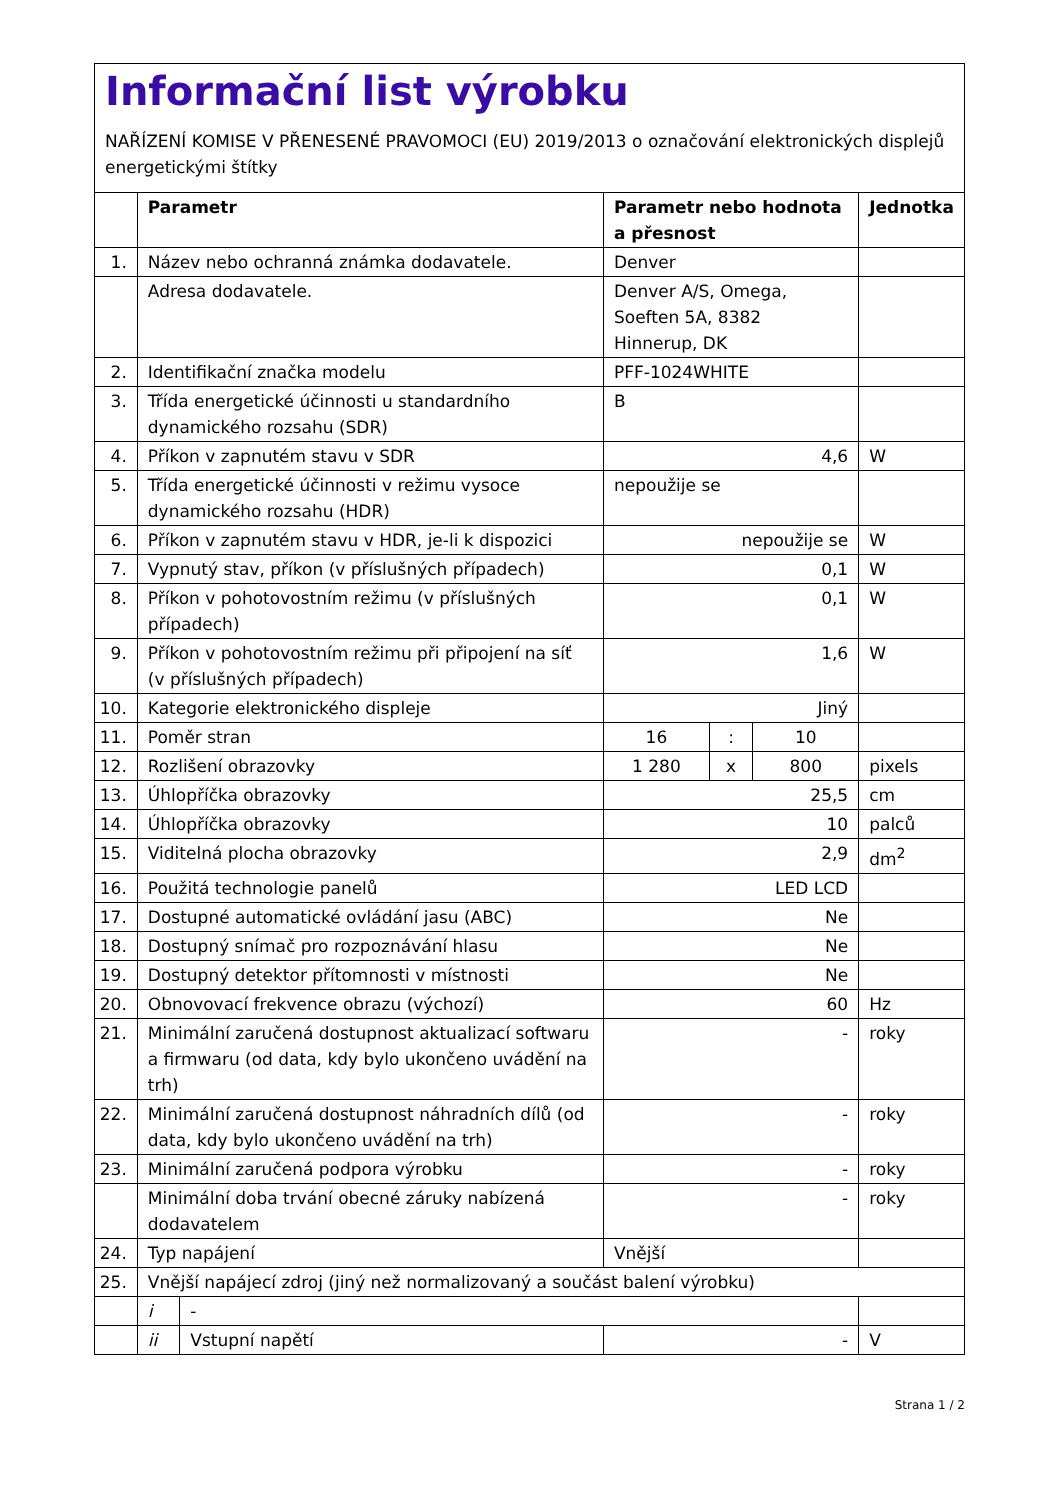Informační list výrobku
NAŘÍZENÍ KOMISE V PŘENESENÉ PRAVOMOCI (EU) 2019/2013 o označování elektronických displejů energetickými štítky
| | Parametr | | Parametr nebo hodnota a přesnost | | | Jednotka |
| --- | --- | --- | --- | --- | --- | --- |
| 1. | Název nebo ochranná známka dodavatele. | | Denver | | | |
| | Adresa dodavatele. | | Denver A/S, Omega, Soeften 5A, 8382 Hinnerup, DK | | | |
| 2. | Identifikační značka modelu | | PFF-1024WHITE | | | |
| 3. | Třída energetické účinnosti u standardního dynamického rozsahu (SDR) | | B | | | |
| 4. | Příkon v zapnutém stavu v SDR | | 4,6 | | | W |
| 5. | Třída energetické účinnosti v režimu vysoce dynamického rozsahu (HDR) | | nepoužije se | | | |
| 6. | Příkon v zapnutém stavu v HDR, je-li k dispozici | | nepoužije se | | | W |
| 7. | Vypnutý stav, příkon (v příslušných případech) | | 0,1 | | | W |
| 8. | Příkon v pohotovostním režimu (v příslušných případech) | | 0,1 | | | W |
| 9. | Příkon v pohotovostním režimu při připojení na síť (v příslušných případech) | | 1,6 | | | W |
| 10. | Kategorie elektronického displeje | | Jiný | | | |
| 11. | Poměr stran | | 16 | : | 10 | |
| 12. | Rozlišení obrazovky | | 1 280 | x | 800 | pixels |
| 13. | Úhlopříčka obrazovky | | 25,5 | | | cm |
| 14. | Úhlopříčka obrazovky | | 10 | | | palců |
| 15. | Viditelná plocha obrazovky | | 2,9 | | | dm<sup>2</sup> |
| 16. | Použitá technologie panelů | | LED LCD | | | |
| 17. | Dostupné automatické ovládání jasu (ABC) | | Ne | | | |
| 18. | Dostupný snímač pro rozpoznávání hlasu | | Ne | | | |
| 19. | Dostupný detektor přítomnosti v místnosti | | Ne | | | |
| 20. | Obnovovací frekvence obrazu (výchozí) | | 60 | | | Hz |
| 21. | Minimální zaručená dostupnost aktualizací softwaru a firmwaru (od data, kdy bylo ukončeno uvádění na trh) | | - | | | roky |
| 22. | Minimální zaručená dostupnost náhradních dílů (od data, kdy bylo ukončeno uvádění na trh) | | - | | | roky |
| 23. | Minimální zaručená podpora výrobku | | - | | | roky |
| | Minimální doba trvání obecné záruky nabízená dodavatelem | | - | | | roky |
| 24. | Typ napájení | | Vnější | | | |
| 25. | Vnější napájecí zdroj (jiný než normalizovaný a součást balení výrobku) | | | | | |
| | i | - | | | | |
| | ii | Vstupní napětí | - | | | V |
Strana 1 / 2